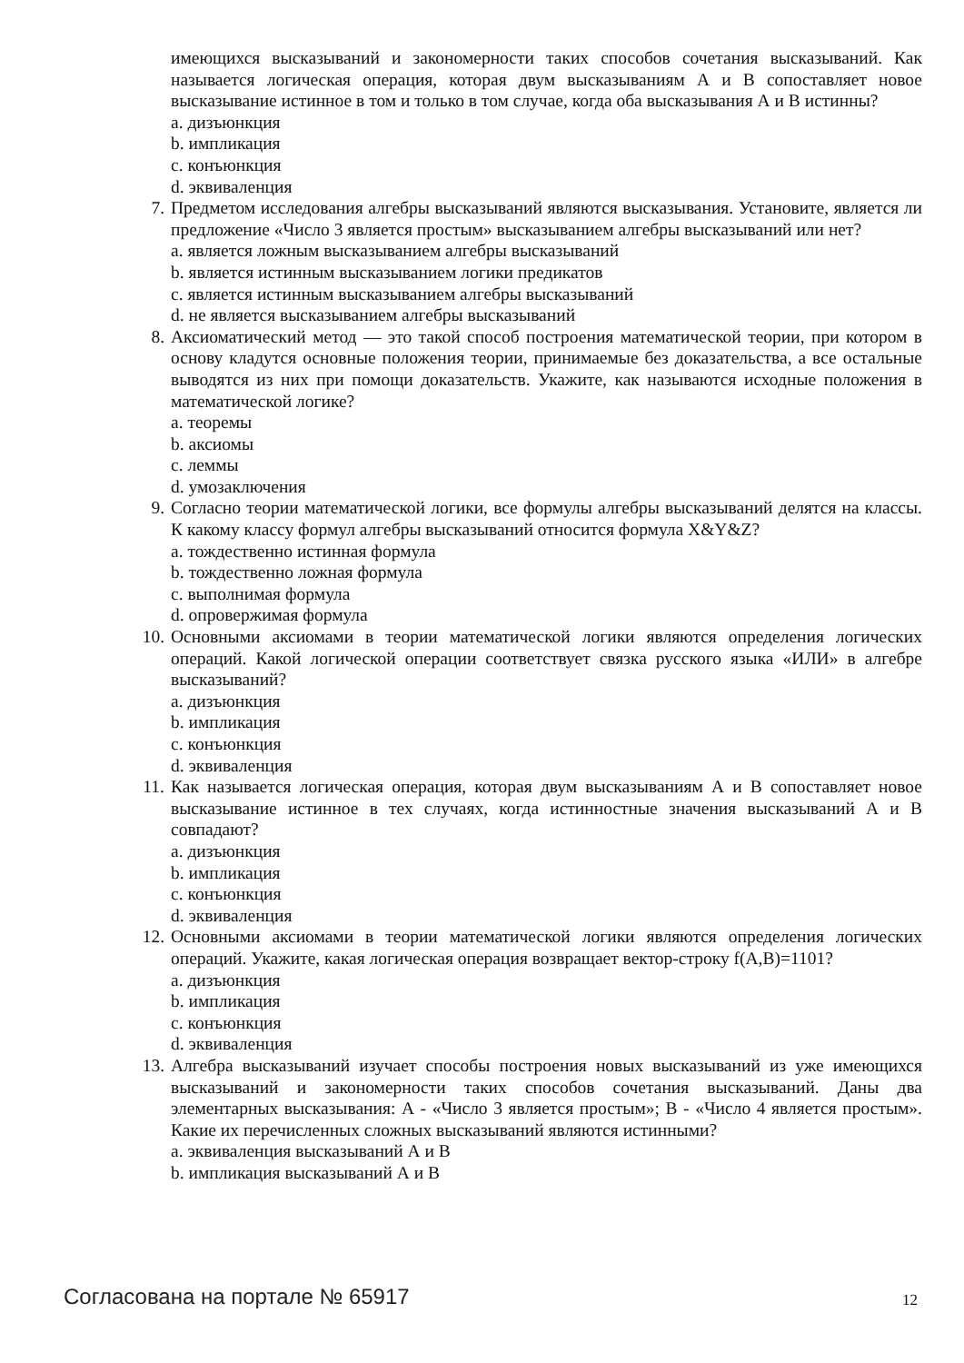имеющихся высказываний и закономерности таких способов сочетания высказываний. Как называется логическая операция, которая двум высказываниям А и В сопоставляет новое высказывание истинное в том и только в том случае, когда оба высказывания А и В истинны?
a. дизъюнкция
b. импликация
c. конъюнкция
d. эквиваленция
7. Предметом исследования алгебры высказываний являются высказывания. Установите, является ли предложение «Число 3 является простым» высказыванием алгебры высказываний или нет?
a. является ложным высказыванием алгебры высказываний
b. является истинным высказыванием логики предикатов
c. является истинным высказыванием алгебры высказываний
d. не является высказыванием алгебры высказываний
8. Аксиоматический метод — это такой способ построения математической теории, при котором в основу кладутся основные положения теории, принимаемые без доказательства, а все остальные выводятся из них при помощи доказательств. Укажите, как называются исходные положения в математической логике?
a. теоремы
b. аксиомы
c. леммы
d. умозаключения
9. Согласно теории математической логики, все формулы алгебры высказываний делятся на классы. К какому классу формул алгебры высказываний относится формула X&Y&Z?
a. тождественно истинная формула
b. тождественно ложная формула
c. выполнимая формула
d. опровержимая формула
10. Основными аксиомами в теории математической логики являются определения логических операций. Какой логической операции соответствует связка русского языка «ИЛИ» в алгебре высказываний?
a. дизъюнкция
b. импликация
c. конъюнкция
d. эквиваленция
11. Как называется логическая операция, которая двум высказываниям А и В сопоставляет новое высказывание истинное в тех случаях, когда истинностные значения высказываний А и В совпадают?
a. дизъюнкция
b. импликация
c. конъюнкция
d. эквиваленция
12. Основными аксиомами в теории математической логики являются определения логических операций. Укажите, какая логическая операция возвращает вектор-строку f(A,B)=1101?
a. дизъюнкция
b. импликация
c. конъюнкция
d. эквиваленция
13. Алгебра высказываний изучает способы построения новых высказываний из уже имеющихся высказываний и закономерности таких способов сочетания высказываний. Даны два элементарных высказывания: А - «Число 3 является простым»; В - «Число 4 является простым». Какие их перечисленных сложных высказываний являются истинными?
a. эквиваленция высказываний А и В
b. импликация высказываний А и В
Согласована на портале № 65917 12